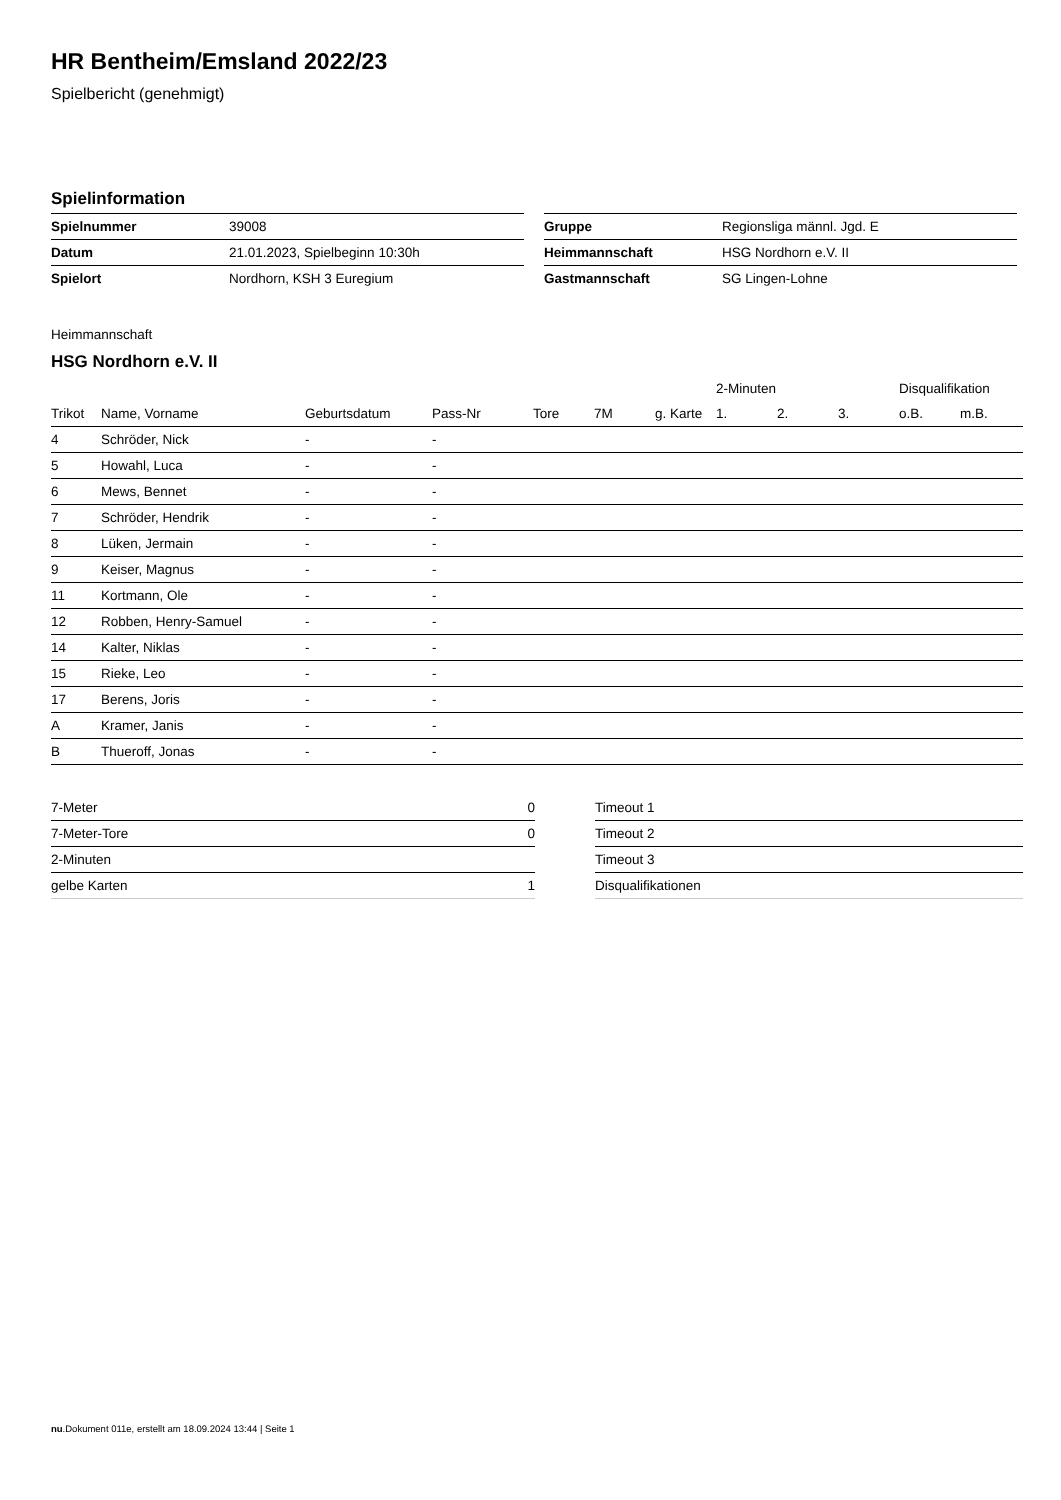HR Bentheim/Emsland 2022/23
Spielbericht (genehmigt)
Spielinformation
| Spielnummer | 39008 |
| Datum | 21.01.2023, Spielbeginn 10:30h |
| Spielort | Nordhorn, KSH 3 Euregium |
| Gruppe | Regionsliga männl. Jgd. E |
| Heimmannschaft | HSG Nordhorn e.V. II |
| Gastmannschaft | SG Lingen-Lohne |
Heimmannschaft
HSG Nordhorn e.V. II
| | | | | | | | 2-Minuten | | | Disqualifikation | |
| --- | --- | --- | --- | --- | --- | --- | --- | --- | --- | --- | --- |
| Trikot | Name, Vorname | Geburtsdatum | Pass-Nr | Tore | 7M | g. Karte | 1. | 2. | 3. | o.B. | m.B. |
| 4 | Schröder, Nick | - | - | | | | | | | | |
| 5 | Howahl, Luca | - | - | | | | | | | | |
| 6 | Mews, Bennet | - | - | | | | | | | | |
| 7 | Schröder, Hendrik | - | - | | | | | | | | |
| 8 | Lüken, Jermain | - | - | | | | | | | | |
| 9 | Keiser, Magnus | - | - | | | | | | | | |
| 11 | Kortmann, Ole | - | - | | | | | | | | |
| 12 | Robben, Henry-Samuel | - | - | | | | | | | | |
| 14 | Kalter, Niklas | - | - | | | | | | | | |
| 15 | Rieke, Leo | - | - | | | | | | | | |
| 17 | Berens, Joris | - | - | | | | | | | | |
| A | Kramer, Janis | - | - | | | | | | | | |
| B | Thueroff, Jonas | - | - | | | | | | | | |
| 7-Meter | 0 |
| 7-Meter-Tore | 0 |
| 2-Minuten | |
| gelbe Karten | 1 |
| Timeout 1 |
| Timeout 2 |
| Timeout 3 |
| Disqualifikationen |
nu.Dokument 011e, erstellt am 18.09.2024 13:44 | Seite 1